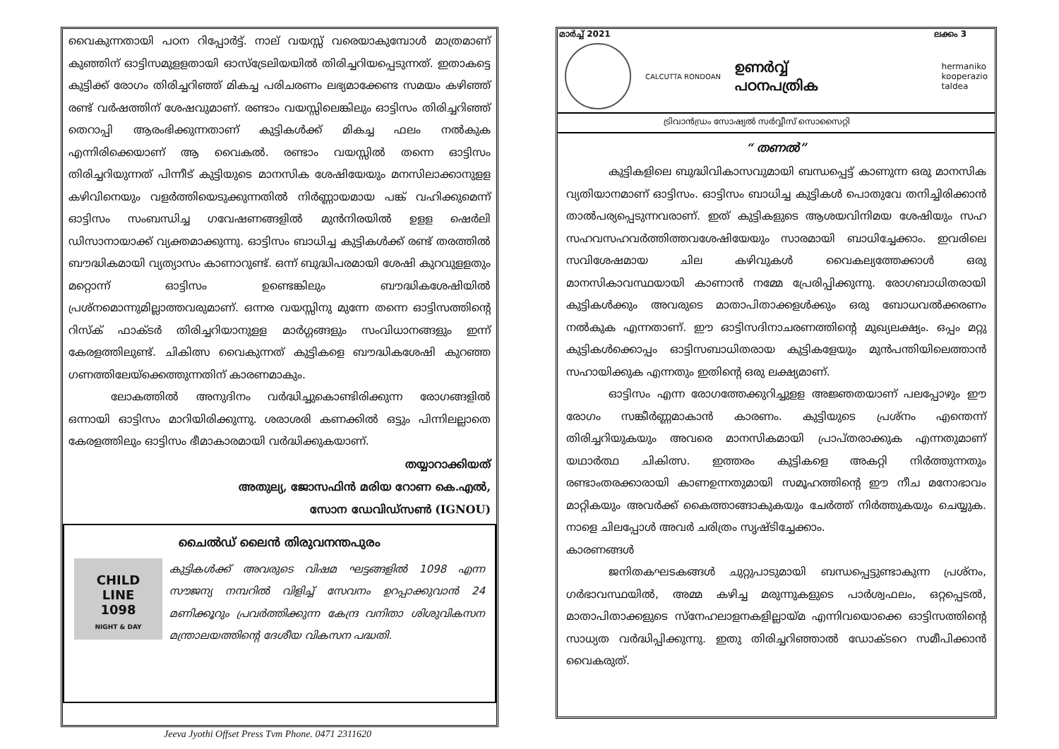വൈകുന്നതായി പഠന റിപ്പോർട്ട്. നാല് വയസ്സ് വരെയാകുമ്പോൾ മാത്രമാണ് കുഞ്ഞിന് ഓട്ടിസമുളളതായി ഓസ്ട്രേലിയയിൽ തിരിച്ചറിയപ്പെടുന്നത്. ഇതാകട്ടെ കുട്ടിക്ക് രോഗം തിരിച്ചറിഞ്ഞ് മികച്ച പരിചരണം ലഭ്യമാക്കേണ്ട സമയം കഴിഞ്ഞ് രണ്ട് വർഷത്തിന് ശേഷവുമാണ്. രണ്ടാം വയസ്സിലെങ്കിലും ഓട്ടിസം തിരിച്ചറിഞ്ഞ് തെറാപ്പി ആരംഭിക്കുന്നതാണ് കുട്ടികൾക്ക് മികച്ച ഫലം നൽകുക എന്നിരിക്കെയാണ് ആ വൈകൽ. രണ്ടാം വയസ്സിൽ തന്നെ ഓട്ടിസം തിരിച്ചറിയുന്നത് പിന്നീട് കുട്ടിയുടെ മാനസിക ശേഷിയേയും മനസിലാക്കാനുളള കഴിവിനെയും വളർത്തിയെടുക്കുന്നതിൽ നിർണ്ണായമായ പങ്ക് വഹിക്കുമെന്ന് ഓട്ടിസം സംബന്ധിച്ച ഗവേഷണങ്ങളിൽ മുൻനിരയിൽ ഉളള ഷെർലി ഡിസാനായാക്ക് വ്യക്തമാക്കുന്നു. ഓട്ടിസം ബാധിച്ച കുട്ടികൾക്ക് രണ്ട് തരത്തിൽ ബൗദ്ധികമായി വ്യത്യാസം കാണാറുണ്ട്. ഒന്ന് ബുദ്ധിപരമായി ശേഷി കുറവുളളതും മറ്റൊന്ന് ഓട്ടിസം ഉണ്ടെങ്കിലും ബൗദ്ധികശേഷിയിൽ പ്രശ്നമൊന്നുമില്ലാത്തവരുമാണ്. ഒന്നര വയസ്സിനു മുന്നേ തന്നെ ഓട്ടിസത്തിന്റെ റിസ്ക് ഫാക്ടർ തിരിച്ചറിയാനുളള മാർഗ്ഗങ്ങളും സംവിധാനങ്ങളും ഇന്ന് കേരളത്തിലുണ്ട്. ചികിത്സ വൈകുന്നത് കുട്ടികളെ ബൗദ്ധികശേഷി കുറഞ്ഞ ഗണത്തിലേയ്ക്കെത്തുന്നതിന് കാരണമാകും.
ലോകത്തിൽ അനുദിനം വർദ്ധിച്ചുകൊണ്ടിരിക്കുന്ന രോഗങ്ങളിൽ ഒന്നായി ഓട്ടിസം മാറിയിരിക്കുന്നു. ശരാശരി കണക്കിൽ ഒട്ടും പിന്നിലല്ലാതെ കേരളത്തിലും ഓട്ടിസം ഭീമാകാരമായി വർദ്ധിക്കുകയാണ്.
തയ്യാറാക്കിയത്
അതുല്യ, ജോസഫിൻ മരിയ റോണ കെ.എൽ,
സോന ഡേവിഡ്സൺ (IGNOU)
ചൈൽഡ് ലൈൻ തിരുവനന്തപുരം
CHILD
LINE
1098
NIGHT & DAY
കുട്ടികൾക്ക് അവരുടെ വിഷമ ഘട്ടങ്ങളിൽ 1098 എന്ന സൗജന്യ നമ്പറിൽ വിളിച്ച് സേവനം ഉറപ്പാക്കുവാൻ 24 മണിക്കൂറും പ്രവർത്തിക്കുന്ന കേന്ദ്ര വനിതാ ശിശുവികസന മന്ത്രാലയത്തിന്റെ ദേശീയ വികസന പദ്ധതി.
മാർച്ച് 2021 ലക്കം 3
CALCUTTA RONDOAN
ഉണർവ്വ്
പഠനപത്രിക
hermaniko
kooperazio
taldea
ട്രിവാൻഡ്രം സോഷ്യൽ സർവ്വീസ് സൊസൈറ്റി
“ തണൽ”
കുട്ടികളിലെ ബുദ്ധിവികാസവുമായി ബന്ധപ്പെട്ട് കാണുന്ന ഒരു മാനസിക വ്യതിയാനമാണ് ഓട്ടിസം. ഓട്ടിസം ബാധിച്ച കുട്ടികൾ പൊതുവേ തനിച്ചിരിക്കാൻ താൽപര്യപ്പെടുന്നവരാണ്. ഇത് കുട്ടികളുടെ ആശയവിനിമയ ശേഷിയും സഹ സഹവസഹവർത്തിത്തവശേഷിയേയും സാരമായി ബാധിച്ചേക്കാം. ഇവരിലെ സവിശേഷമായ ചില കഴിവുകൾ വൈകല്യത്തേക്കാൾ ഒരു മാനസികാവസ്ഥയായി കാണാൻ നമ്മേ പ്രേരിപ്പിക്കുന്നു. രോഗബാധിതരായി കുട്ടികൾക്കും അവരുടെ മാതാപിതാക്കളൾക്കും ഒരു ബോധവൽക്കരണം നൽകുക എന്നതാണ്. ഈ ഓട്ടിസദിനാചരണത്തിന്റെ മുഖ്യലക്ഷ്യം. ഒപ്പം മറ്റു കുട്ടികൾക്കൊപ്പം ഓട്ടിസബാധിതരായ കുട്ടികളേയും മുൻപന്തിയിലെത്താൻ സഹായിക്കുക എന്നതും ഇതിന്റെ ഒരു ലക്ഷ്യമാണ്.
ഓട്ടിസം എന്ന രോഗത്തേക്കുറിച്ചുളള അജ്ഞതയാണ് പലപ്പോഴും ഈ രോഗം സങ്കീർണ്ണമാകാൻ കാരണം. കുട്ടിയുടെ പ്രശ്നം എന്തെന്ന് തിരിച്ചറിയുകയും അവരെ മാനസികമായി പ്രാപ്തരാക്കുക എന്നതുമാണ് യഥാർത്ഥ ചികിത്സ. ഇത്തരം കുട്ടികളെ അകറ്റി നിർത്തുന്നതും രണ്ടാംതരക്കാരായി കാണഉന്നതുമായി സമൂഹത്തിന്റെ ഈ നീച മനോഭാവം മാറ്റികയും അവർക്ക് കൈത്താങ്ങാകുകയും ചേർത്ത് നിർത്തുകയും ചെയ്യുക. നാളെ ചിലപ്പോൾ അവർ ചരിത്രം സൃഷ്ടിച്ചേക്കാം.
കാരണങ്ങൾ
ജനിതകഘടകങ്ങൾ ചുറ്റുപാടുമായി ബന്ധപ്പെട്ടുണ്ടാകുന്ന പ്രശ്നം, ഗർഭാവസ്ഥയിൽ, അമ്മ കഴിച്ച മരുന്നുകളുടെ പാർശ്വഫലം, ഒറ്റപ്പെടൽ, മാതാപിതാക്കളുടെ സ്നേഹലാളനകളില്ലായ്മ എന്നിവയൊക്കെ ഓട്ടിസത്തിന്റെ സാധ്യത വർദ്ധിപ്പിക്കുന്നു. ഇതു തിരിച്ചറിഞ്ഞാൽ ഡോക്ടറെ സമീപിക്കാൻ വൈകരുത്.
Jeeva Jyothi Offset Press Tvm Phone. 0471 2311620